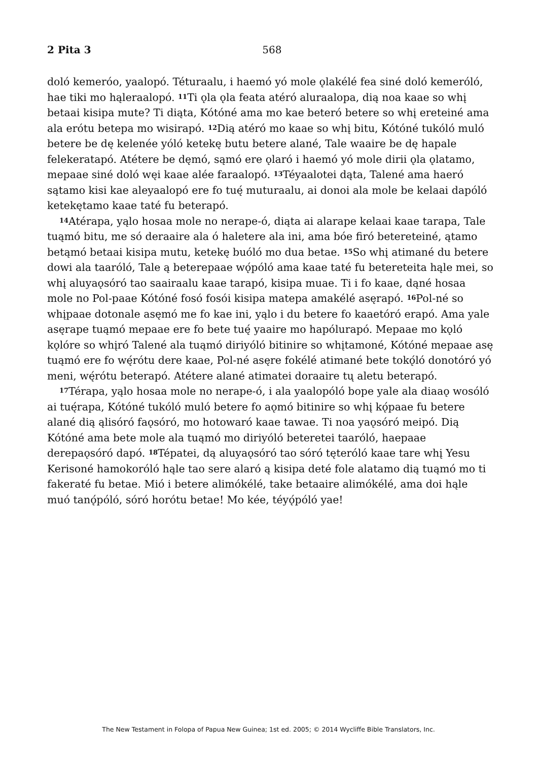2 Pita 3 568
doló kemeróo, yaalopó. Téturaalu, i haemó yó mole ǫlakélé fea siné doló kemeróló, hae tiki mo hąleraalopó. <sup>11</sup>Ti ǫla ǫla feata atéró aluraalopa, dią noa kaae so whį betaai kisipa mute? Ti diąta, Kótóné ama mo kae beteró betere so whį ereteiné ama ala erótu betepa mo wisirapó. <sup>12</sup>Dią atéró mo kaae so whį bitu, Kótóné tukóló muló betere be dę kelenée yóló ketekę butu betere alané, Tale waaire be dę hapale felekeratapó. Atétere be dęmó, sąmó ere ǫlaró i haemó yó mole dirii ǫla ǫlatamo, mepaae siné doló węi kaae alée faraalopó. <sup>13</sup>Téyaalotei dąta, Talené ama haeró sątamo kisi kae aleyaalopó ere fo tuę́ muturaalu, ai donoi ala mole be kelaai dapóló ketekętamo kaae taté fu beterapó.
<sup>14</sup> Atérapa, yąlo hosaa mole no nerape-ó, diąta ai alarape kelaai kaae tarapa, Tale tuąmó bitu, me só deraaire ala ó haletere ala ini, ama bóe firó betereteiné, ątamo betąmó betaai kisipa mutu, ketekę buóló mo dua betae. <sup>15</sup>So whį atimané du betere dowi ala taaróló, Tale ą beterepaae wǫ́póló ama kaae taté fu betereteita hąle mei, so whį aluyaǫsóró tao saairaalu kaae tarapó, kisipa muae. Ti i fo kaae, dąné hosaa mole no Pol-paae Kótóné fosó fosói kisipa matepa amakélé asęrapó. <sup>16</sup>Pol-né so whįpaae dotonale asęmó me fo kae ini, yąlo i du betere fo kaaetóró erapó. Ama yale asęrape tuąmó mepaae ere fo bete tuę́ yaaire mo hapólurapó. Mepaae mo kǫló kǫlóre so whįró Talené ala tuąmó diriyóló bitinire so whįtamoné, Kótóné mepaae asę tuąmó ere fo wę́rótu dere kaae, Pol-né asęre fokélé atimané bete tokǫ́ló donotóró yó meni, wę́rótu beterapó. Atétere alané atimatei doraaire tų aletu beterapó.
<sup>17</sup> Térapa, yąlo hosaa mole no nerape-ó, i ala yaalopóló bope yale ala diaaǫ wosóló ai tuę́rapa, Kótóné tukóló muló betere fo aǫmó bitinire so whį kǫ́paae fu betere alané dią ąlisóró faǫsóró, mo hotowaró kaae tawae. Ti noa yaǫsóró meipó. Dią Kótóné ama bete mole ala tuąmó mo diriyóló beteretei taaróló, haepaae derepaǫsóró dapó. <sup>18</sup>Tépatei, dą aluyaǫsóró tao sóró tęteróló kaae tare whį Yesu Kerisoné hamokoróló hąle tao sere alaró ą kisipa deté fole alatamo dią tuąmó mo ti fakeraté fu betae. Mió i betere alimókélé, take betaaire alimókélé, ama doi hąle muó tanǫ́póló, sóró horótu betae! Mo kée, téyǫ́póló yae!
The New Testament in Folopa of Papua New Guinea; 1st ed. 2005; © 2014 Wycliffe Bible Translators, Inc.